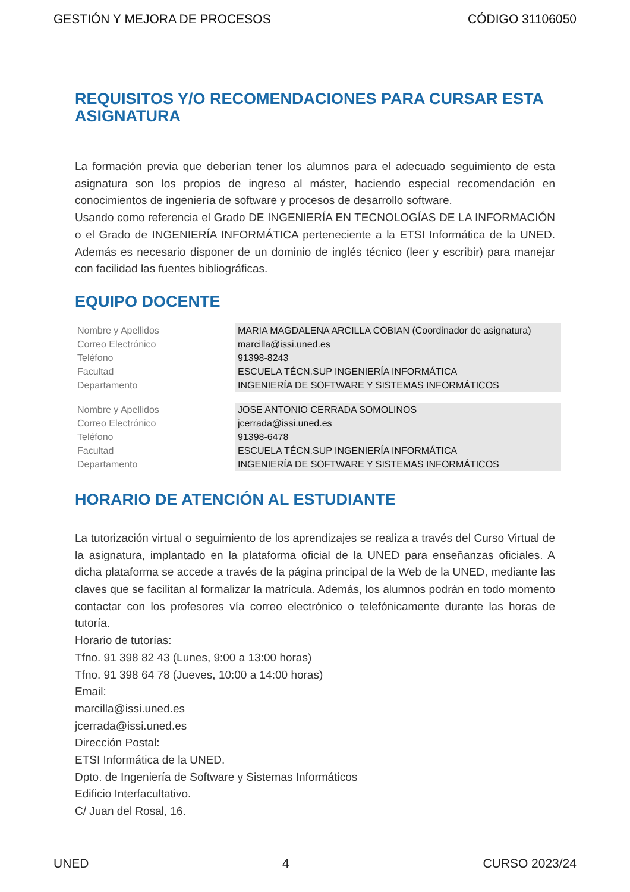GESTIÓN Y MEJORA DE PROCESOS CÓDIGO 31106050
REQUISITOS Y/O RECOMENDACIONES PARA CURSAR ESTA ASIGNATURA
La formación previa que deberían tener los alumnos para el adecuado seguimiento de esta asignatura son los propios de ingreso al máster, haciendo especial recomendación en conocimientos de ingeniería de software y procesos de desarrollo software.
Usando como referencia el Grado DE INGENIERÍA EN TECNOLOGÍAS DE LA INFORMACIÓN o el Grado de INGENIERÍA INFORMÁTICA perteneciente a la ETSI Informática de la UNED. Además es necesario disponer de un dominio de inglés técnico (leer y escribir) para manejar con facilidad las fuentes bibliográficas.
EQUIPO DOCENTE
| Nombre y Apellidos | MARIA MAGDALENA ARCILLA COBIAN (Coordinador de asignatura) |
| Correo Electrónico | marcilla@issi.uned.es |
| Teléfono | 91398-8243 |
| Facultad | ESCUELA TÉCN.SUP INGENIERÍA INFORMÁTICA |
| Departamento | INGENIERÍA DE SOFTWARE Y SISTEMAS INFORMÁTICOS |
| Nombre y Apellidos | JOSE ANTONIO CERRADA SOMOLINOS |
| Correo Electrónico | jcerrada@issi.uned.es |
| Teléfono | 91398-6478 |
| Facultad | ESCUELA TÉCN.SUP INGENIERÍA INFORMÁTICA |
| Departamento | INGENIERÍA DE SOFTWARE Y SISTEMAS INFORMÁTICOS |
HORARIO DE ATENCIÓN AL ESTUDIANTE
La tutorización virtual o seguimiento de los aprendizajes se realiza a través del Curso Virtual de la asignatura, implantado en la plataforma oficial de la UNED para enseñanzas oficiales. A dicha plataforma se accede a través de la página principal de la Web de la UNED, mediante las claves que se facilitan al formalizar la matrícula. Además, los alumnos podrán en todo momento contactar con los profesores vía correo electrónico o telefónicamente durante las horas de tutoría.
Horario de tutorías:
Tfno. 91 398 82 43 (Lunes, 9:00 a 13:00 horas)
Tfno. 91 398 64 78 (Jueves, 10:00 a 14:00 horas)
Email:
marcilla@issi.uned.es
jcerrada@issi.uned.es
Dirección Postal:
ETSI Informática de la UNED.
Dpto. de Ingeniería de Software y Sistemas Informáticos
Edificio Interfacultativo.
C/ Juan del Rosal, 16.
UNED 4 CURSO 2023/24